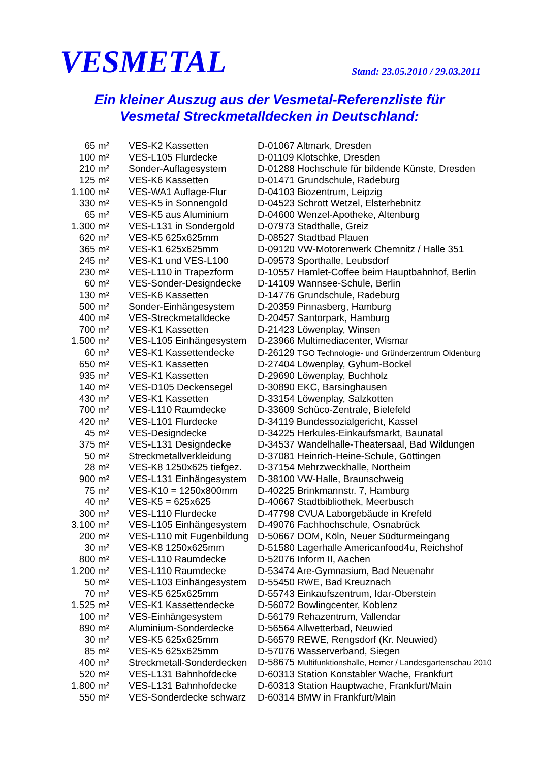VESMETAL
Stand: 23.05.2010 / 29.03.2011
Ein kleiner Auszug aus der Vesmetal-Referenzliste für
Vesmetal Streckmetalldecken in Deutschland:
| 65 m² | VES-K2 Kassetten | D-01067 Altmark, Dresden |
| 100 m² | VES-L105 Flurdecke | D-01109 Klotschke, Dresden |
| 210 m² | Sonder-Auflagesystem | D-01288 Hochschule für bildende Künste, Dresden |
| 125 m² | VES-K6 Kassetten | D-01471 Grundschule, Radeburg |
| 1.100 m² | VES-WA1 Auflage-Flur | D-04103 Biozentrum, Leipzig |
| 330 m² | VES-K5 in Sonnengold | D-04523 Schrott Wetzel, Elsterhebnitz |
| 65 m² | VES-K5 aus Aluminium | D-04600 Wenzel-Apotheke, Altenburg |
| 1.300 m² | VES-L131 in Sondergold | D-07973 Stadthalle, Greiz |
| 620 m² | VES-K5 625x625mm | D-08527 Stadtbad Plauen |
| 365 m² | VES-K1 625x625mm | D-09120 VW-Motorenwerk Chemnitz / Halle 351 |
| 245 m² | VES-K1 und VES-L100 | D-09573 Sporthalle, Leubsdorf |
| 230 m² | VES-L110 in Trapezform | D-10557 Hamlet-Coffee beim Hauptbahnhof, Berlin |
| 60 m² | VES-Sonder-Designdecke | D-14109 Wannsee-Schule, Berlin |
| 130 m² | VES-K6 Kassetten | D-14776 Grundschule, Radeburg |
| 500 m² | Sonder-Einhängesystem | D-20359 Pinnasberg, Hamburg |
| 400 m² | VES-Streckmetalldecke | D-20457 Santorpark, Hamburg |
| 700 m² | VES-K1 Kassetten | D-21423 Löwenplay, Winsen |
| 1.500 m² | VES-L105 Einhängesystem | D-23966 Multimediacenter, Wismar |
| 60 m² | VES-K1 Kassettendecke | D-26129 TGO Technologie- und Gründerzentrum Oldenburg |
| 650 m² | VES-K1 Kassetten | D-27404 Löwenplay, Gyhum-Bockel |
| 935 m² | VES-K1 Kassetten | D-29690 Löwenplay, Buchholz |
| 140 m² | VES-D105 Deckensegel | D-30890 EKC, Barsinghausen |
| 430 m² | VES-K1 Kassetten | D-33154 Löwenplay, Salzkotten |
| 700 m² | VES-L110 Raumdecke | D-33609 Schüco-Zentrale, Bielefeld |
| 420 m² | VES-L101 Flurdecke | D-34119 Bundessozialgericht, Kassel |
| 45 m² | VES-Designdecke | D-34225 Herkules-Einkaufsmarkt, Baunatal |
| 375 m² | VES-L131 Designdecke | D-34537 Wandelhalle-Theatersaal, Bad Wildungen |
| 50 m² | Streckmetallverkleidung | D-37081 Heinrich-Heine-Schule, Göttingen |
| 28 m² | VES-K8 1250x625 tiefgez. | D-37154 Mehrzweckhalle, Northeim |
| 900 m² | VES-L131 Einhängesystem | D-38100 VW-Halle, Braunschweig |
| 75 m² | VES-K10 = 1250x800mm | D-40225 Brinkmannstr. 7, Hamburg |
| 40 m² | VES-K5 = 625x625 | D-40667 Stadtbibliothek, Meerbusch |
| 300 m² | VES-L110 Flurdecke | D-47798 CVUA Laborgebäude in Krefeld |
| 3.100 m² | VES-L105 Einhängesystem | D-49076 Fachhochschule, Osnabrück |
| 200 m² | VES-L110 mit Fugenbildung | D-50667 DOM, Köln, Neuer Südturmeingang |
| 30 m² | VES-K8 1250x625mm | D-51580 Lagerhalle Americanfood4u, Reichshof |
| 800 m² | VES-L110 Raumdecke | D-52076 Inform II, Aachen |
| 1.200 m² | VES-L110 Raumdecke | D-53474 Are-Gymnasium, Bad Neuenahr |
| 50 m² | VES-L103 Einhängesystem | D-55450 RWE, Bad Kreuznach |
| 70 m² | VES-K5 625x625mm | D-55743 Einkaufszentrum, Idar-Oberstein |
| 1.525 m² | VES-K1 Kassettendecke | D-56072 Bowlingcenter, Koblenz |
| 100 m² | VES-Einhängesystem | D-56179 Rehazentrum, Vallendar |
| 890 m² | Aluminium-Sonderdecke | D-56564 Allwetterbad, Neuwied |
| 30 m² | VES-K5 625x625mm | D-56579 REWE, Rengsdorf (Kr. Neuwied) |
| 85 m² | VES-K5 625x625mm | D-57076 Wasserverband, Siegen |
| 400 m² | Streckmetall-Sonderdecken | D-58675 Multifunktionshalle, Hemer / Landesgartenschau 2010 |
| 520 m² | VES-L131 Bahnhofdecke | D-60313 Station Konstabler Wache, Frankfurt |
| 1.800 m² | VES-L131 Bahnhofdecke | D-60313 Station Hauptwache, Frankfurt/Main |
| 550 m² | VES-Sonderdecke schwarz | D-60314 BMW in Frankfurt/Main |